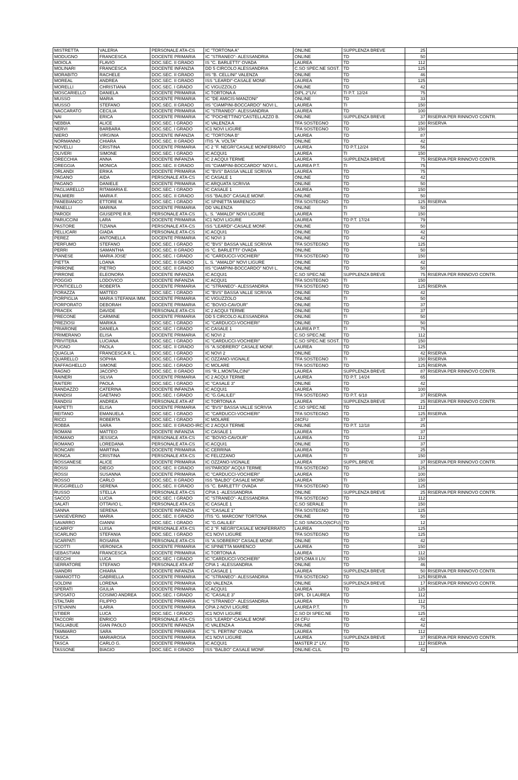| MISTRETTA | VALERIA | PERSONALE ATA-CS | IC "TORTONA A" | ONLINE | SUPPLENZA BREVE | 25 | |
| MODUGNO | FRANCESCA | DOCENTE PRIMARIA | IC "STRANEO"- ALESSANDRIA | ONLINE | TD | 50 | |
| MOIOLA | FLAVIO | DOC.SEC. II GRADO | IS "C. BARLETTI" OVADA | LAUREA | TD | 112 | |
| MOLINARI | FRANCESCA | DOCENTE INFANZIA | DD 5 CIRCOLO ALESSANDRIA | C.SO SPEC.NE SOST. | TD | 125 | |
| MORABITO | RACHELE | DOC.SEC. II GRADO | IIS "B. CELLINI" VALENZA | ONLINE | TD | 46 | |
| MOREAL | ANDREA | DOC.SEC. II GRADO | ISS "LEARDI"-CASALE MONF. | LAUREA | TD | 125 | |
| MORELLI | CHRISTIANA | DOC.SEC. I GRADO | IC VIGUZZOLO | ONLINE | TD | 42 | |
| MOSCARIELLO | DANIELA | DOCENTE PRIMARIA | IC TORTONA A | DIPL.2°LIV. | TI P.T. 12/24 | 75 | |
| MUSSO | MARIA | DOCENTE PRIMARIA | IC "DE AMICIS-MANZONI" | ONLINE | TD | 33 | |
| MUSSO | STEFANO | DOC.SEC. II GRADO | IIS "CIAMPINI-BOCCARDO" NOVI L. | LAUREA | TI | 150 | |
| NACCARATO | CECILIA | DOCENTE PRIMARIA | IC "STRANEO"- ALESSANDRIA | LAUREA | TD | 100 | |
| NAI | ERICA | DOCENTE PRIMARIA | IC "POCHETTINO"CASTELLAZZO B. | ONLINE | SUPPLENZA BREVE | 37 | RISERVA PER RINNOVO CONTR. |
| NEBBIA | ALICE | DOC.SEC. I GRADO | IC VALENZA A | TFA SOSTEGNO | TD | 150 | RISERVA |
| NERVI | BARBARA | DOC.SEC. I GRADO | IC1 NOVI LIGURE | TFA SOSTEGNO | TD | 150 | |
| NIERO | VIRGINIA | DOCENTE INFANZIA | IC "TORTONA B" | LAUREA | TD | 87 | |
| NORMANNO | CHIARA | DOC.SEC. II GRADO | ITIS "A. VOLTA" | ONLINE | TD | 42 | |
| NOVELLI | CRISTINA | DOCENTE PRIMARIA | IC 2 "F. NEGRI"CASALE MONFERRATO | LAUREA | TD P.T.12/24 | 56 | |
| OLIVERI | SIMONE | DOC.SEC. I GRADO | IC ACQUI1 | LAUREA | TI | 150 | |
| ORECCHIA | ANNA | DOCENTE INFANZIA | IC 2 ACQUI TERME | LAUREA | SUPPLENZA BREVE | 75 | RISERVA PER RINNOVO CONTR. |
| OREGGIA | MONICA | DOC.SEC. II GRADO | IIS "CIAMPINI-BOCCARDO" NOVI L. | LAUREA P.T. | TI | 75 | |
| ORLANDI | ERIKA | DOCENTE PRIMARIA | IC "BVS" BASSA VALLE SCRIVIA | LAUREA | TD | 75 | |
| PAGANO | AIDA | PERSONALE ATA-CS | IC CASALE 1 | ONLINE | TD | 42 | |
| PAGANO | DANIELE | DOCENTE PRIMARIA | IC ARQUATA SCRIVIA | ONLINE | TD | 50 | |
| PAGLIARELLO | RITAMARIA E. | DOC.SEC. I GRADO | IC CASALE 1 | LAUREA | TD | 150 | |
| PALMIERI | MARIA F. | DOC.SEC. II GRADO | ISS "BALBO" CASALE MONF. | ONLINE | TD | 50 | |
| PANEBIANCO | ETTORE M. | DOC.SEC. I GRADO | IC SPINETTA MARENCO | TFA SOSTEGNO | TD | 125 | RISERVA |
| PANELLI | MARINA | DOCENTE PRIMARIA | DD VALENZA | ONLINE | TI | 50 | |
| PARODI | GIUSEPPE R.R. | PERSONALE ATA-CS | L. S. "AMALDI" NOVI LIGURE | LAUREA | TI | 150 | |
| PARUCCINI | LARA | DOCENTE PRIMARIA | IC1 NOVI LIGURE | LAUREA | TD P.T. 17/24 | 79 | |
| PASTORE | TIZIANA | PERSONALE ATA-CS | ISS "LEARDI"-CASALE MONF. | ONLINE | TD | 50 | |
| PELLICARI | GIADA | PERSONALE ATA-CS | IC ACQUI1 | ONLINE | TD | 42 | |
| PEREZ | ANTONELLA | DOCENTE PRIMARIA | IC NOVI 3 | ONLINE | TD | 42 | |
| PERFUMO | STEFANO | DOC.SEC. I GRADO | IC "BVS" BASSA VALLE SCRIVIA | TFA SOSTEGNO | TD | 125 | |
| PERRI | SAMANTHA | DOC.SEC. II GRADO | IS "C. BARLETTI" OVADA | ONLINE | TD | 50 | |
| PIANESE | MARIA JOSE' | DOC.SEC. I GRADO | IC "CARDUCCI-VOCHIERI" | TFA SOSTEGNO | TD | 150 | |
| PIETTA | LOANA | DOC.SEC. II GRADO | L. S. "AMALDI" NOVI LIGURE | ONLINE | TD | 42 | |
| PIRRONE | PIETRO | DOC.SEC. II GRADO | IIS "CIAMPINI-BOCCARDO" NOVI L. | ONLINE | TD | 50 | |
| PIRRONE | ELEONORA | DOCENTE INFANZIA | IC ACQUI1 | C.SO SPEC.NE | SUPPLENZA BREVE | 75 | RISERVA PER RINNOVO CONTR. |
| POGGIO | LODOVICO | DOCENTE INFANZIA | IC ACQUI1 | TFA SOSTEGNO | TI | 150 | |
| PONTICELLO | ROBERTA | DOCENTE PRIMARIA | IC "STRANEO"- ALESSANDRIA | TFA SOSTEGNO | TD | 125 | RISERVA |
| PORAZZA | MATTEO | DOC.SEC. I GRADO | IC "BVS" BASSA VALLE SCRIVIA | ONLINE | TD | 42 | |
| PORPIGLIA | MARIA STEFANIA IMM. | DOCENTE PRIMARIA | IC VIGUZZOLO | ONLINE | TI | 50 | |
| PORPORATO | DEBORAH | DOCENTE PRIMARIA | IC "BOVIO-CAVOUR" | ONLINE | TD | 37 | |
| PRACEK | DAVIDE | PERSONALE ATA-CS | IC 2 ACQUI TERME | ONLINE | TD | 37 | |
| PRECONE | CARMINE | DOCENTE PRIMARIA | DD 5 CIRCOLO ALESSANDRIA | ONLINE | TI | 50 | |
| PREZIOSI | MARIKA | DOC.SEC. I GRADO | IC "CARDUCCI-VOCHIERI" | ONLINE | TD | 50 | |
| PRIARONE | DANIELA | DOC.SEC. I GRADO | IC CASALE 1 | LAUREA P.T. | TI | 75 | |
| PRIMERANO | ELISA | DOCENTE PRIMARIA | IC NOVI 2 | C.SO SPEC.NE | TD | 112 | |
| PRIVITERA | LUCIANA | DOC.SEC. I GRADO | IC "CARDUCCI-VOCHIERI" | C.SO SPEC.NE SOST. | TD | 150 | |
| PUGNO | PAOLA | DOC.SEC. II GRADO | IS "A.SOBRERO" CASALE MONF. | LAUREA | TD | 125 | |
| QUAGLIA | FRANCESCA R. L. | DOC.SEC. I GRADO | IC NOVI 2 | ONLINE | TD | 42 | RISERVA |
| QUARELLO | SOPHIA | DOC.SEC. I GRADO | IC OZZANO-VIGNALE | TFA SOSTEGNO | TI | 150 | RISERVA |
| RAFFAGHELLO | SIMONE | DOC.SEC. I GRADO | IC MOLARE | TFA SOSTEGNO | TD | 125 | RISERVA |
| RAGNO | JACOPO | DOC.SEC. II GRADO | IIS "R.L.MONTALCINI" | LAUREA | SUPPLENZA BREVE | 87 | RISERVA PER RINNOVO CONTR. |
| RAINERI | SILVIA | DOCENTE PRIMARIA | IC 2 ACQUI TERME | LAUREA | TD P.T. 14/24 | 65 | |
| RAITERI | PAOLA | DOC.SEC. I GRADO | IC "CASALE 3" | ONLINE | TD | 42 | |
| RANDAZZO | CATERINA | DOCENTE INFANZIA | IC ACQUI1 | LAUREA | TD | 100 | |
| RANDISI | GAETANO | DOC.SEC. I GRADO | IC "G.GALILEI" | TFA SOSTEGNO | TD P.T. 6/18 | 37 | RISERVA |
| RANDISI | ANDREA | PERSONALE ATA-AT | IC TORTONA A | LAUREA | SUPPLENZA BREVE | 25 | RISERVA PER RINNOVO CONTR. |
| RAPETTI | ELISA | DOCENTE PRIMARIA | IC "BVS" BASSA VALLE SCRIVIA | C.SO SPEC.NE | TD | 112 | |
| REITANO | EMANUELA | DOC.SEC. I GRADO | IC "CARDUCCI-VOCHIERI" | TFA SOSTEGNO | TD | 125 | RISERVA |
| RICCI | ROBERTA | DOC.SEC. I GRADO | IC MOLARE | 24CFU | TD | 37 | |
| ROBBA | SARA | DOC.SEC. II GRADO-IRC | IC 2 ACQUI TERME | ONLINE | TD P.T. 12/18 | 25 | |
| ROMANI | MATTEO | DOCENTE INFANZIA | IC CASALE 1 | LAUREA | TD | 37 | |
| ROMANO | JESSICA | PERSONALE ATA-CS | IC "BOVIO-CAVOUR" | LAUREA | TD | 112 | |
| ROMANO | LOREDANA | PERSONALE ATA-CS | IC ACQUI1 | ONLINE | TD | 37 | |
| RONCARI | MARTINA | DOCENTE PRIMARIA | IC CERRINA | LAUREA | TD | 25 | |
| RONGA | CRISTINA | PERSONALE ATA-CS | IC FELIZZANO | LAUREA | TI | 150 | |
| ROSSANESE | ALICE | DOCENTE PRIMARIA | IC OZZANO-VIGNALE | LAUREA | SUPPL.BREVE | 37 | RISERVA PER RINNOVO CONTR. |
| ROSSI | DIEGO | DOC.SEC. II GRADO | IIS"PARODI" ACQUI TERME | TFA SOSTEGNO | TD | 125 | |
| ROSSI | SUSANNA | DOCENTE PRIMARIA | IC "CARDUCCI-VOCHIERI" | LAUREA | TD | 100 | |
| ROSSO | CARLO | DOC.SEC. II GRADO | ISS "BALBO" CASALE MONF. | LAUREA | TI | 150 | |
| RUGGIRELLO | SERENA | DOC.SEC. II GRADO | IS "C. BARLETTI" OVADA | TFA SOSTEGNO | TD | 125 | |
| RUSSO | STELLA | PERSONALE ATA-CS | CPIA 1 -ALESSANDRIA | ONLINE | SUPPLENZA BREVE | 25 | RISERVA PER RINNOVO CONTR. |
| SACCO | LUCIA | DOC.SEC. I GRADO | IC "STRANEO"- ALESSANDRIA | TFA SOSTEGNO | TD | 112 | |
| SALATI | OTTAVIO L. | PERSONALE ATA-CS | IC CASALE 1 | C.SO SERALE | TI | 150 | |
| SANNA | SERENA | DOCENTE INFANZIA | IC "CASALE 1" | TFA SOSTEGNO | TD | 125 | |
| SANSEVERINO | MARIA | DOC.SEC. II GRADO | ITIS "G. MARCONI" TORTONA | ONLINE | TD | 50 | |
| SAVARRO | GIANNI | DOC.SEC. I GRADO | IC "G.GALILEI" | C.SO SINGOLO(6CFU) | TD | 12 | |
| SCARFO' | LUISA | PERSONALE ATA-CS | IC 2 "F. NEGRI"CASALE MONFERRATO | LAUREA | TD | 125 | |
| SCARLINO | STEFANIA | DOC.SEC. I GRADO | IC1 NOVI LIGURE | TFA SOSTEGNO | TD | 125 | |
| SCARPATI | ROSARIA | PERSONALE ATA-CS | IS "A.SOBRERO" CASALE MONF. | ONLINE | TD | 42 | |
| SCOTTI | VERONICA | DOCENTE PRIMARIA | IC SPINETTA MARENCO | LAUREA | TD | 150 | |
| SEBASTIANI | FRANCESCA | DOCENTE PRIMARIA | IC TORTONA A | LAUREA | TD | 112 | |
| SECCHI | LUCA | DOC.SEC. I GRADO | IC "CARDUCCI-VOCHIERI" | DIPLOMA II LIV. | TD | 150 | |
| SERRATORE | STEFANO | PERSONALE ATA-AT | CPIA 1 -ALESSANDRIA | ONLINE | TD | 46 | |
| SIANDRI | CHIARA | DOCENTE INFANZIA | IC CASALE 1 | LAUREA | SUPPLENZA BREVE | 50 | RISERVA PER RINNOVO CONTR. |
| SMANIOTTO | GABRIELLA | DOCENTE PRIMARIA | IC "STRANEO"- ALESSANDRIA | TFA SOSTEGNO | TD | 125 | RISERVA |
| SOLDINI | LORENA | DOCENTE PRIMARIA | DD VALENZA | ONLINE | SUPPLENZA BREVE | 17 | RISERVA PER RINNOVO CONTR. |
| SPERATI | GIULIA | DOCENTE PRIMARIA | IC ACQUI1 | LAUREA | TD | 125 | |
| SPOSATO | COSIMO ANDREA | DOC.SEC. I GRADO | IC "CASALE 3" | DIPL. DI LAUREA | TD | 112 | |
| STALTARI | FILIPPO | DOCENTE PRIMARIA | IC "STRANEO"- ALESSANDRIA | LAUREA | TD | 112 | |
| STEVANIN | ILARIA | DOCENTE PRIMARIA | CPIA 2-NOVI LIGURE | LAUREA P.T. | TI | 75 | |
| STIBER | LUCA | DOC.SEC. I GRADO | IC1 NOVI LIGURE | C.SO DI SPEC.NE | TD | 125 | |
| TACCORI | ENRICO | PERSONALE ATA-CS | ISS "LEARDI"-CASALE MONF. | 24 CFU | TD | 42 | |
| TAGLIABUE | GIAN PAOLO | DOCENTE INFANZIA | IC VALENZA A | ONLINE | TD | 42 | |
| TAMMARO | SARA | DOCENTE PRIMARIA | IC "S. PERTINI" OVADA | LAUREA | TD | 112 | |
| TASCA | MARIAROSA | DOCENTE PRIMARIA | IC1 NOVI LIGURE | LAUREA | SUPPLENZA BREVE | 37 | RISERVA PER RINNOVO CONTR. |
| TASCA | CARLO G. | DOCENTE PRIMARIA | IC ACQUI1 | MASTER 2° LIV. | TD | 112 | RISERVA |
| TASSONE | BIAGIO | DOC.SEC. II GRADO | ISS "BALBO" CASALE MONF. | ONLINE-CLIL | TD | 42 | |